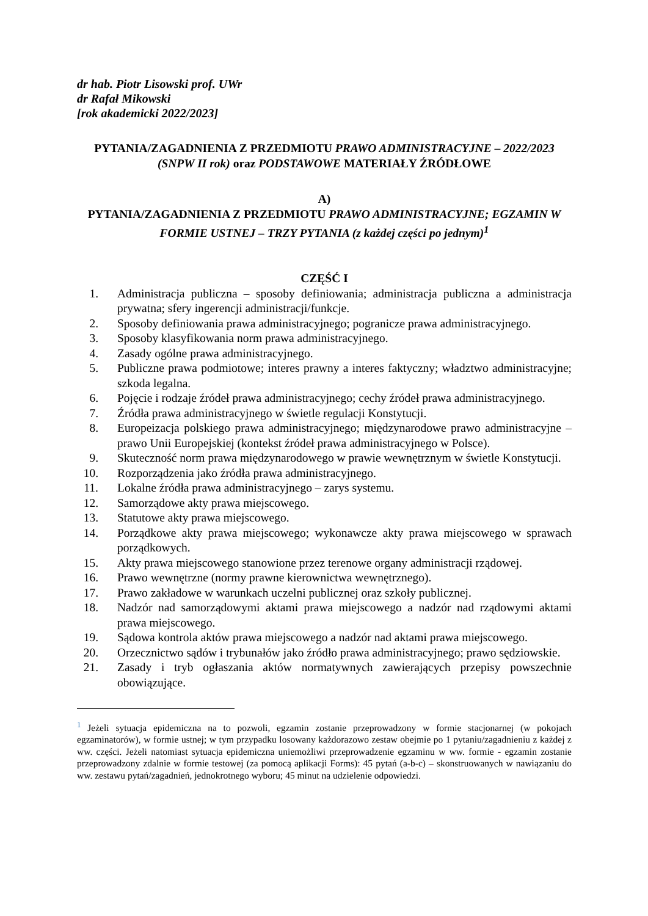dr hab. Piotr Lisowski prof. UWr
dr Rafał Mikowski
[rok akademicki 2022/2023]
PYTANIA/ZAGADNIENIA Z PRZEDMIOTU PRAWO ADMINISTRACYJNE – 2022/2023 (SNPW II rok) oraz PODSTAWOWE MATERIAŁY ŹRÓDŁOWE
A)
PYTANIA/ZAGADNIENIA Z PRZEDMIOTU PRAWO ADMINISTRACYJNE; EGZAMIN W FORMIE USTNEJ – TRZY PYTANIA (z każdej części po jednym)<sup>1</sup>
CZĘŚĆ I
1. Administracja publiczna – sposoby definiowania; administracja publiczna a administracja prywatna; sfery ingerencji administracji/funkcje.
2. Sposoby definiowania prawa administracyjnego; pogranicze prawa administracyjnego.
3. Sposoby klasyfikowania norm prawa administracyjnego.
4. Zasady ogólne prawa administracyjnego.
5. Publiczne prawa podmiotowe; interes prawny a interes faktyczny; władztwo administracyjne; szkoda legalna.
6. Pojęcie i rodzaje źródeł prawa administracyjnego; cechy źródeł prawa administracyjnego.
7. Źródła prawa administracyjnego w świetle regulacji Konstytucji.
8. Europeizacja polskiego prawa administracyjnego; międzynarodowe prawo administracyjne – prawo Unii Europejskiej (kontekst źródeł prawa administracyjnego w Polsce).
9. Skuteczność norm prawa międzynarodowego w prawie wewnętrznym w świetle Konstytucji.
10. Rozporządzenia jako źródła prawa administracyjnego.
11. Lokalne źródła prawa administracyjnego – zarys systemu.
12. Samorządowe akty prawa miejscowego.
13. Statutowe akty prawa miejscowego.
14. Porządkowe akty prawa miejscowego; wykonawcze akty prawa miejscowego w sprawach porządkowych.
15. Akty prawa miejscowego stanowione przez terenowe organy administracji rządowej.
16. Prawo wewnętrzne (normy prawne kierownictwa wewnętrznego).
17. Prawo zakładowe w warunkach uczelni publicznej oraz szkoły publicznej.
18. Nadzór nad samorządowymi aktami prawa miejscowego a nadzór nad rządowymi aktami prawa miejscowego.
19. Sądowa kontrola aktów prawa miejscowego a nadzór nad aktami prawa miejscowego.
20. Orzecznictwo sądów i trybunałów jako źródło prawa administracyjnego; prawo sędziowskie.
21. Zasady i tryb ogłaszania aktów normatywnych zawierających przepisy powszechnie obowiązujące.
<sup>1</sup> Jeżeli sytuacja epidemiczna na to pozwoli, egzamin zostanie przeprowadzony w formie stacjonarnej (w pokojach egzaminatorów), w formie ustnej; w tym przypadku losowany każdorazowo zestaw obejmie po 1 pytaniu/zagadnieniu z każdej z ww. części. Jeżeli natomiast sytuacja epidemiczna uniemożliwi przeprowadzenie egzaminu w ww. formie - egzamin zostanie przeprowadzony zdalnie w formie testowej (za pomocą aplikacji Forms): 45 pytań (a-b-c) – skonstruowanych w nawiązaniu do ww. zestawu pytań/zagadnień, jednokrotnego wyboru; 45 minut na udzielenie odpowiedzi.